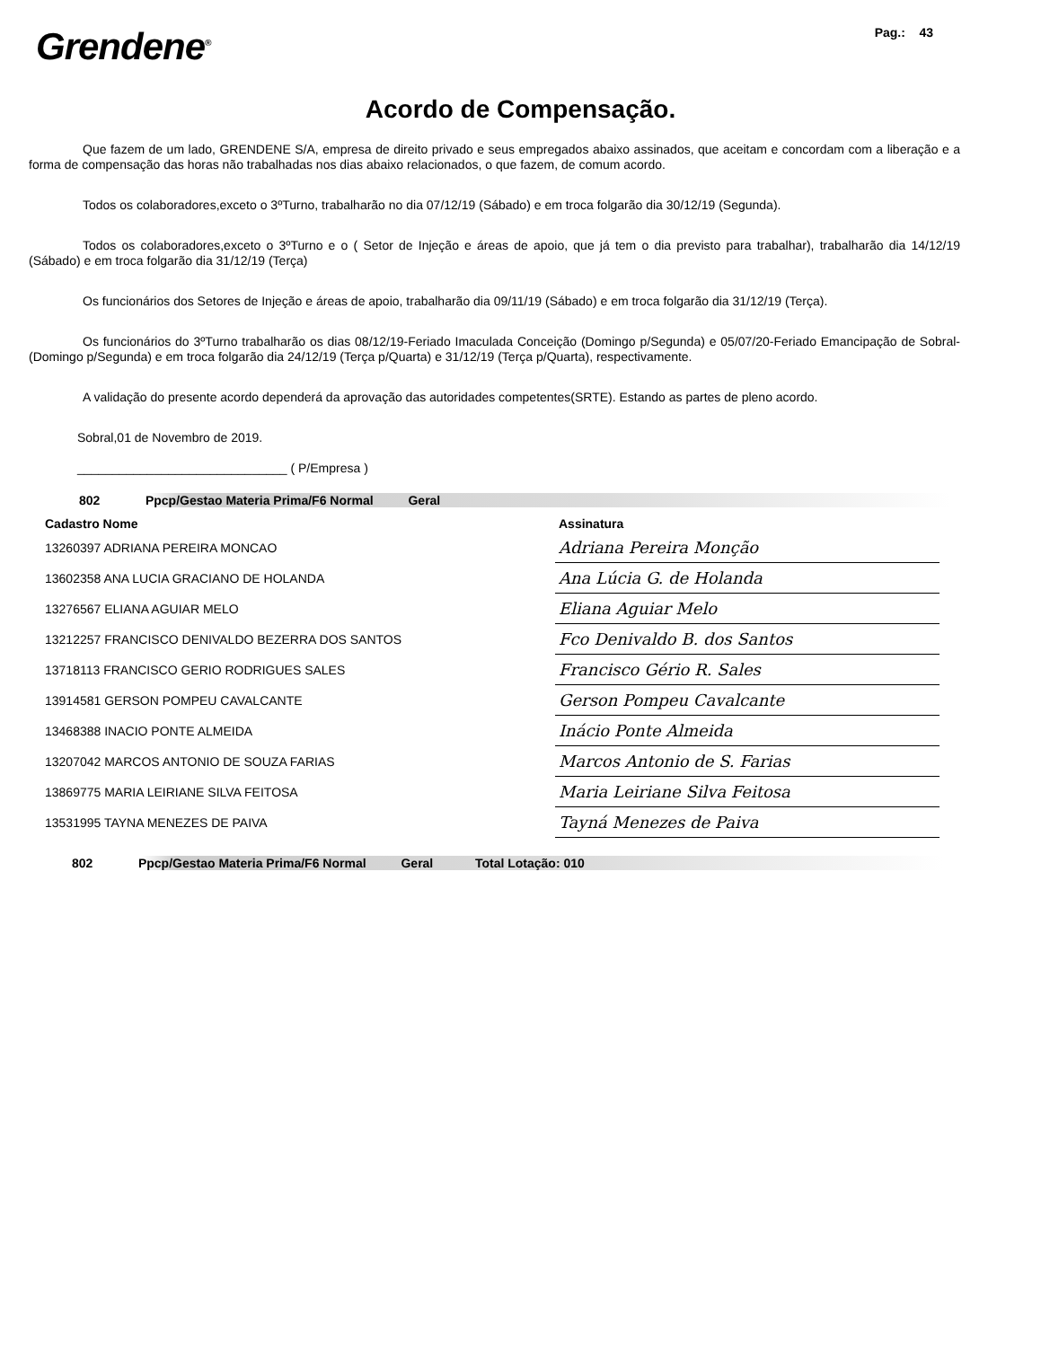Grendene<sup>®</sup>
Pag.: 43
Acordo de Compensação.
Que fazem de um lado, GRENDENE S/A, empresa de direito privado e seus empregados abaixo assinados, que aceitam e concordam com a liberação e a forma de compensação das horas não trabalhadas nos dias abaixo relacionados, o que fazem, de comum acordo.
Todos os colaboradores,exceto o 3ºTurno, trabalharão no dia 07/12/19 (Sábado) e em troca folgarão dia 30/12/19 (Segunda).
Todos os colaboradores,exceto o 3ºTurno e o ( Setor de Injeção e áreas de apoio, que já tem o dia previsto para trabalhar), trabalharão dia 14/12/19 (Sábado) e em troca folgarão dia 31/12/19 (Terça)
Os funcionários dos Setores de Injeção e áreas de apoio, trabalharão dia 09/11/19 (Sábado) e em troca folgarão dia 31/12/19 (Terça).
Os funcionários do 3ºTurno trabalharão os dias 08/12/19-Feriado Imaculada Conceição (Domingo p/Segunda) e 05/07/20-Feriado Emancipação de Sobral- (Domingo p/Segunda) e em troca folgarão dia 24/12/19 (Terça p/Quarta) e 31/12/19 (Terça p/Quarta), respectivamente.
A validação do presente acordo dependerá da aprovação das autoridades competentes(SRTE). Estando as partes de pleno acordo.
Sobral,01 de Novembro de 2019.
______________________________ ( P/Empresa )
802 Ppcp/Gestao Materia Prima/F6 Normal Geral
| Cadastro Nome | Assinatura |
| --- | --- |
| 13260397 ADRIANA PEREIRA MONCAO | Adriana Pereira Monção |
| 13602358 ANA LUCIA GRACIANO DE HOLANDA | Ana Lúcia G. de Holanda |
| 13276567 ELIANA AGUIAR MELO | Eliana Aguiar Melo |
| 13212257 FRANCISCO DENIVALDO BEZERRA DOS SANTOS | Fco Denivaldo B. dos Santos |
| 13718113 FRANCISCO GERIO RODRIGUES SALES | Francisco Gério R. Sales |
| 13914581 GERSON POMPEU CAVALCANTE | Gerson Pompeu Cavalcante |
| 13468388 INACIO PONTE ALMEIDA | Inácio Ponte Almeida |
| 13207042 MARCOS ANTONIO DE SOUZA FARIAS | Marcos Antonio de S. Farias |
| 13869775 MARIA LEIRIANE SILVA FEITOSA | Maria Leiriane Silva Feitosa |
| 13531995 TAYNA MENEZES DE PAIVA | Tayná Menezes de Paiva |
802 Ppcp/Gestao Materia Prima/F6 Normal Geral Total Lotação: 010